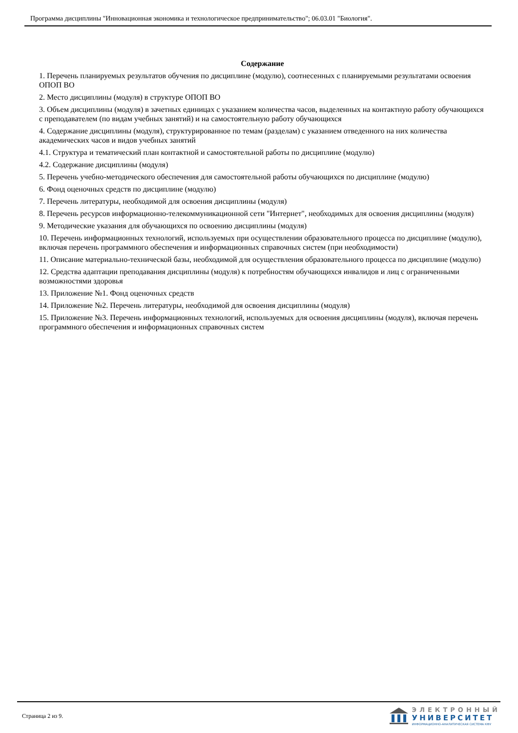Программа дисциплины "Инновационная экономика и технологическое предпринимательство"; 06.03.01 "Биология".
Содержание
1. Перечень планируемых результатов обучения по дисциплине (модулю), соотнесенных с планируемыми результатами освоения ОПОП ВО
2. Место дисциплины (модуля) в структуре ОПОП ВО
3. Объем дисциплины (модуля) в зачетных единицах с указанием количества часов, выделенных на контактную работу обучающихся с преподавателем (по видам учебных занятий) и на самостоятельную работу обучающихся
4. Содержание дисциплины (модуля), структурированное по темам (разделам) с указанием отведенного на них количества академических часов и видов учебных занятий
4.1. Структура и тематический план контактной и самостоятельной работы по дисциплине (модулю)
4.2. Содержание дисциплины (модуля)
5. Перечень учебно-методического обеспечения для самостоятельной работы обучающихся по дисциплине (модулю)
6. Фонд оценочных средств по дисциплине (модулю)
7. Перечень литературы, необходимой для освоения дисциплины (модуля)
8. Перечень ресурсов информационно-телекоммуникационной сети "Интернет", необходимых для освоения дисциплины (модуля)
9. Методические указания для обучающихся по освоению дисциплины (модуля)
10. Перечень информационных технологий, используемых при осуществлении образовательного процесса по дисциплине (модулю), включая перечень программного обеспечения и информационных справочных систем (при необходимости)
11. Описание материально-технической базы, необходимой для осуществления образовательного процесса по дисциплине (модулю)
12. Средства адаптации преподавания дисциплины (модуля) к потребностям обучающихся инвалидов и лиц с ограниченными возможностями здоровья
13. Приложение №1. Фонд оценочных средств
14. Приложение №2. Перечень литературы, необходимой для освоения дисциплины (модуля)
15. Приложение №3. Перечень информационных технологий, используемых для освоения дисциплины (модуля), включая перечень программного обеспечения и информационных справочных систем
Страница 2 из 9.
ЭЛЕКТРОННЫЙ
УНИВЕРСИТЕТ
ИНФОРМАЦИОННО-АНАЛИТИЧЕСКАЯ СИСТЕМА КФУ